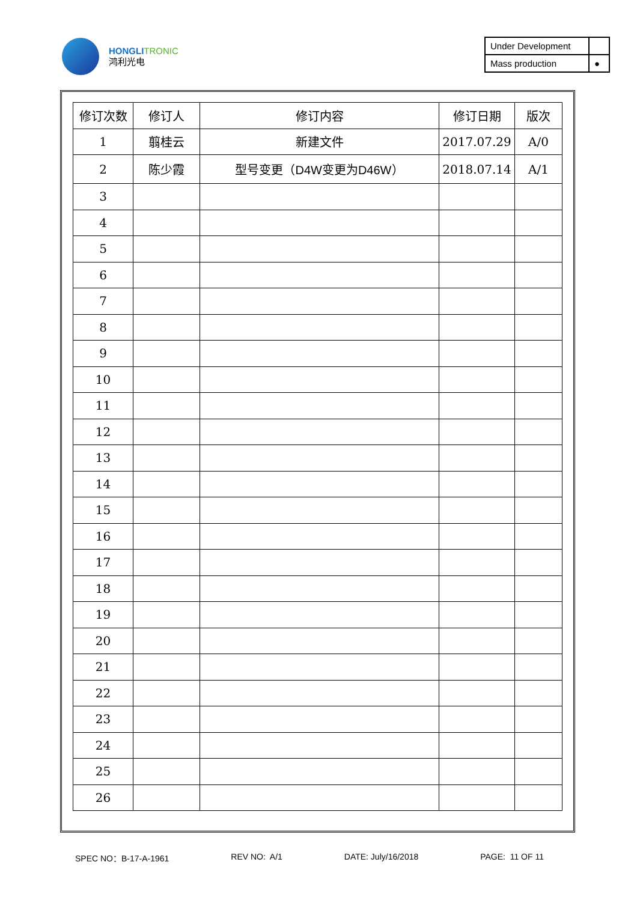HONGLI TRONIC
鸿利光电
| Under Development | |
| Mass production | ● |
| 修订次数 | 修订人 | 修订内容 | 修订日期 | 版次 |
| --- | --- | --- | --- | --- |
| 1 | 翦桂云 | 新建文件 | 2017.07.29 | A/0 |
| 2 | 陈少霞 | 型号变更（ D4W变更为D46W ） | 2018.07.14 | A/1 |
| 3 | | | | |
| 4 | | | | |
| 5 | | | | |
| 6 | | | | |
| 7 | | | | |
| 8 | | | | |
| 9 | | | | |
| 10 | | | | |
| 11 | | | | |
| 12 | | | | |
| 13 | | | | |
| 14 | | | | |
| 15 | | | | |
| 16 | | | | |
| 17 | | | | |
| 18 | | | | |
| 19 | | | | |
| 20 | | | | |
| 21 | | | | |
| 22 | | | | |
| 23 | | | | |
| 24 | | | | |
| 25 | | | | |
| 26 | | | | |
SPEC NO：B-17-A-1961 REV NO: A/1 DATE: July/16/2018 PAGE: 11 OF 11